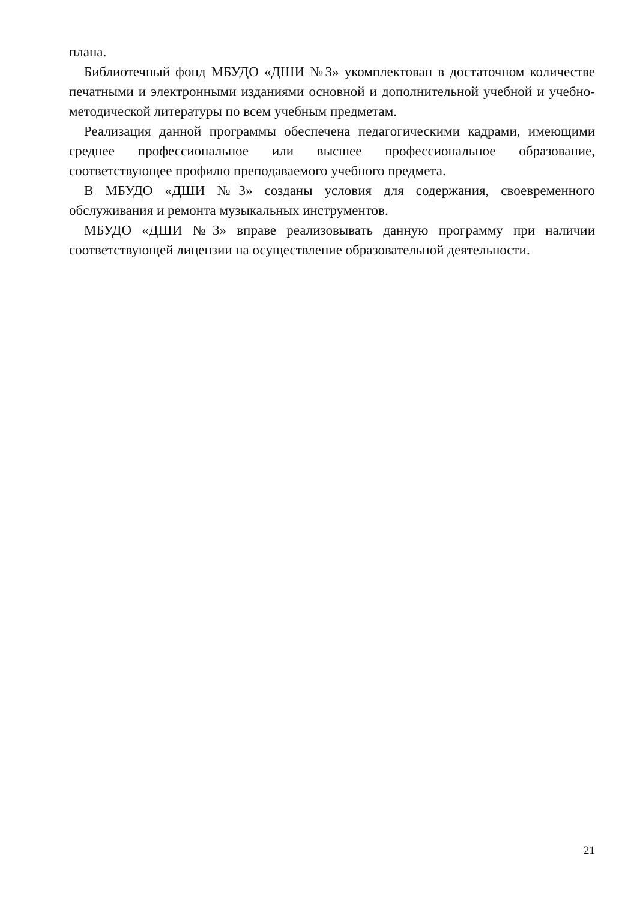плана.
Библиотечный фонд МБУДО «ДШИ №3» укомплектован в достаточном количестве печатными и электронными изданиями основной и дополнительной учебной и учебно-методической литературы по всем учебным предметам.
Реализация данной программы обеспечена педагогическими кадрами, имеющими среднее профессиональное или высшее профессиональное образование, соответствующее профилю преподаваемого учебного предмета.
В МБУДО «ДШИ №3» созданы условия для содержания, своевременного обслуживания и ремонта музыкальных инструментов.
МБУДО «ДШИ №3» вправе реализовывать данную программу при наличии соответствующей лицензии на осуществление образовательной деятельности.
21